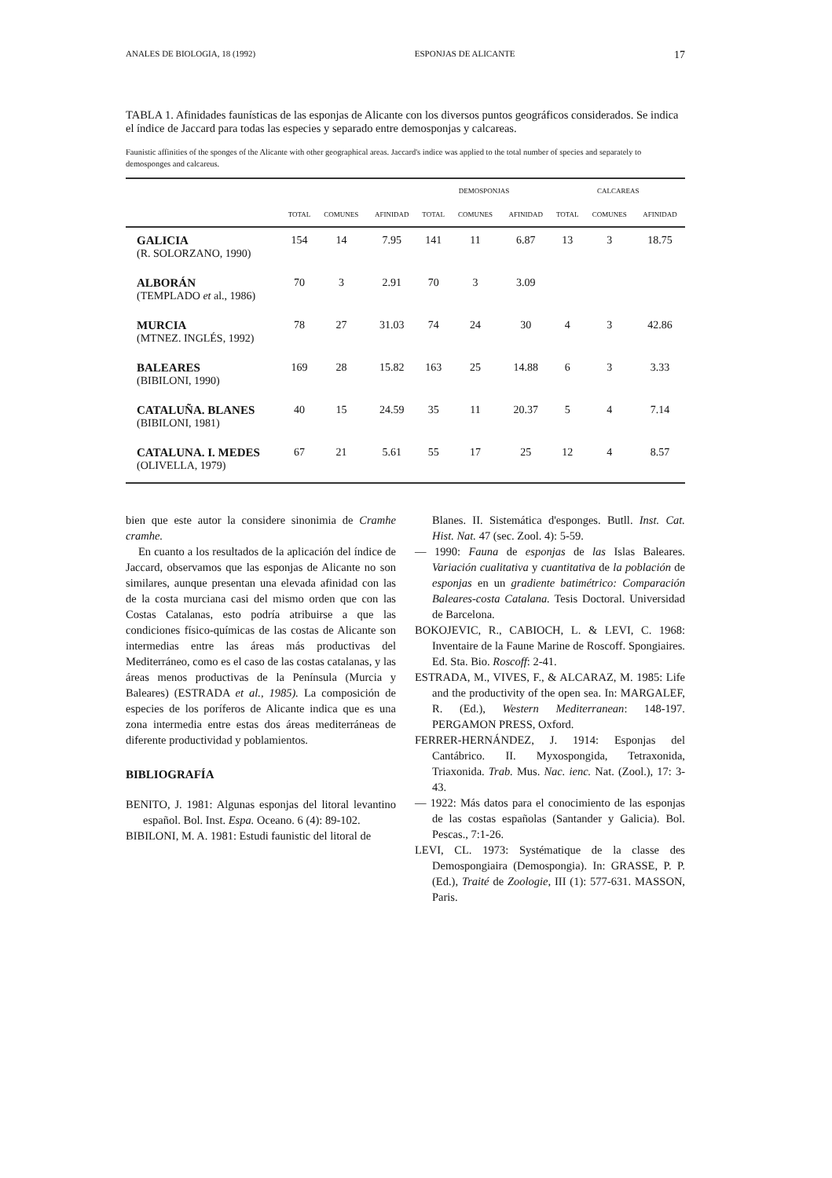ANALES DE BIOLOGIA, 18 (1992) ESPONJAS DE ALICANTE 17
TABLA 1. Afinidades faunísticas de las esponjas de Alicante con los diversos puntos geográficos considerados. Se indica el índice de Jaccard para todas las especies y separado entre demosponjas y calcareas.
Faunistic affinities of the sponges of the Alicante with other geographical areas. Jaccard's indice was applied to the total number of species and separately to demosponges and calcareus.
| | | | | DEMOSPONJAS | | | CALCAREAS | | |
| --- | --- | --- | --- | --- | --- | --- | --- | --- | --- |
| | TOTAL | COMUNES | AFINIDAD | TOTAL | COMUNES | AFINIDAD | TOTAL | COMUNES | AFINIDAD |
| GALICIA (R. SOLORZANO, 1990) | 154 | 14 | 7.95 | 141 | 11 | 6.87 | 13 | 3 | 18.75 |
| ALBORÁN (TEMPLADO et al., 1986) | 70 | 3 | 2.91 | 70 | 3 | 3.09 | | | |
| MURCIA (MTNEZ. INGLÉS, 1992) | 78 | 27 | 31.03 | 74 | 24 | 30 | 4 | 3 | 42.86 |
| BALEARES (BIBILONI, 1990) | 169 | 28 | 15.82 | 163 | 25 | 14.88 | 6 | 3 | 3.33 |
| CATALUÑA. BLANES (BIBILONI, 1981) | 40 | 15 | 24.59 | 35 | 11 | 20.37 | 5 | 4 | 7.14 |
| CATALUNA. I. MEDES (OLIVELLA, 1979) | 67 | 21 | 5.61 | 55 | 17 | 25 | 12 | 4 | 8.57 |
bien que este autor la considere sinonimia de Cramhe cramhe.
En cuanto a los resultados de la aplicación del índice de Jaccard, observamos que las esponjas de Alicante no son similares, aunque presentan una elevada afinidad con las de la costa murciana casi del mismo orden que con las Costas Catalanas, esto podría atribuirse a que las condiciones físico-químicas de las costas de Alicante son intermedias entre las áreas más productivas del Mediterráneo, como es el caso de las costas catalanas, y las áreas menos productivas de la Península (Murcia y Baleares) (ESTRADA et al., 1985). La composición de especies de los poríferos de Alicante indica que es una zona intermedia entre estas dos áreas mediterráneas de diferente productividad y poblamientos.
BIBLIOGRAFÍA
BENITO, J. 1981: Algunas esponjas del litoral levantino español. Bol. Inst. Espa. Oceano. 6 (4): 89-102.
BIBILONI, M. A. 1981: Estudi faunistic del litoral de
Blanes. II. Sistemática d'esponges. Butll. Inst. Cat. Hist. Nat. 47 (sec. Zool. 4): 5-59.
— 1990: Fauna de esponjas de las Islas Baleares. Variación cualitativa y cuantitativa de la población de esponjas en un gradiente batimétrico: Comparación Baleares-costa Catalana. Tesis Doctoral. Universidad de Barcelona.
BOKOJEVIC, R., CABIOCH, L. & LEVI, C. 1968: Inventaire de la Faune Marine de Roscoff. Spongiaires. Ed. Sta. Bio. Roscoff: 2-41.
ESTRADA, M., VIVES, F., & ALCARAZ, M. 1985: Life and the productivity of the open sea. In: MARGALEF, R. (Ed.), Western Mediterranean: 148-197. PERGAMON PRESS, Oxford.
FERRER-HERNÁNDEZ, J. 1914: Esponjas del Cantábrico. II. Myxospongida, Tetraxonida, Triaxonida. Trab. Mus. Nac. ienc. Nat. (Zool.), 17: 3-43.
— 1922: Más datos para el conocimiento de las esponjas de las costas españolas (Santander y Galicia). Bol. Pescas., 7:1-26.
LEVI, CL. 1973: Systématique de la classe des Demospongiaira (Demospongia). In: GRASSE, P. P. (Ed.), Traité de Zoologie, III (1): 577-631. MASSON, Paris.